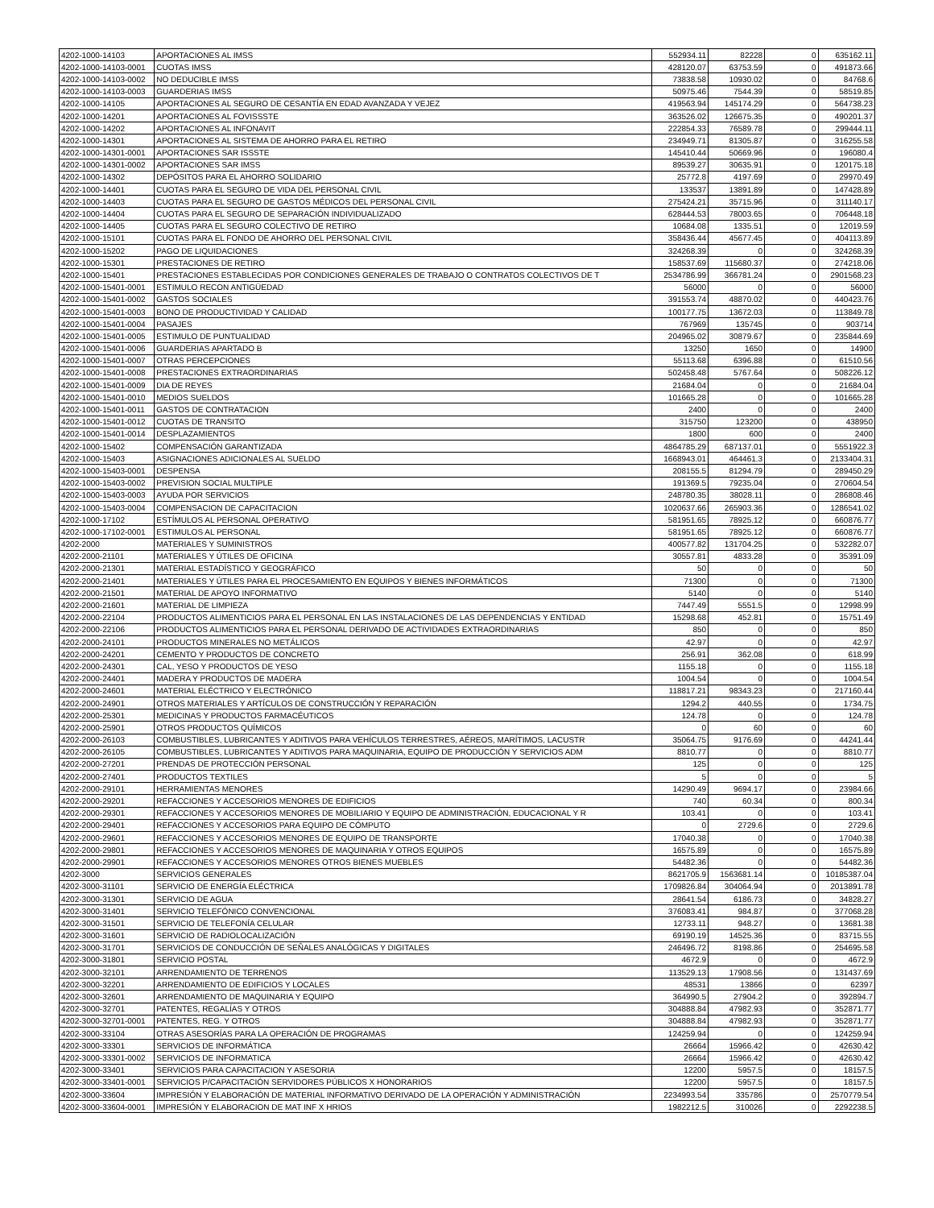| 4202-1000-14103 | APORTACIONES AL IMSS | 552934.11 | 82228 | 0 | 635162.11 |
| 4202-1000-14103-0001 | CUOTAS IMSS | 428120.07 | 63753.59 | 0 | 491873.66 |
| 4202-1000-14103-0002 | NO DEDUCIBLE IMSS | 73838.58 | 10930.02 | 0 | 84768.6 |
| 4202-1000-14103-0003 | GUARDERIAS IMSS | 50975.46 | 7544.39 | 0 | 58519.85 |
| 4202-1000-14105 | APORTACIONES AL SEGURO DE CESANTÍA EN EDAD AVANZADA Y VEJEZ | 419563.94 | 145174.29 | 0 | 564738.23 |
| 4202-1000-14201 | APORTACIONES AL FOVISSSTE | 363526.02 | 126675.35 | 0 | 490201.37 |
| 4202-1000-14202 | APORTACIONES AL INFONAVIT | 222854.33 | 76589.78 | 0 | 299444.11 |
| 4202-1000-14301 | APORTACIONES AL SISTEMA DE AHORRO PARA EL RETIRO | 234949.71 | 81305.87 | 0 | 316255.58 |
| 4202-1000-14301-0001 | APORTACIONES SAR ISSSTE | 145410.44 | 50669.96 | 0 | 196080.4 |
| 4202-1000-14301-0002 | APORTACIONES SAR IMSS | 89539.27 | 30635.91 | 0 | 120175.18 |
| 4202-1000-14302 | DEPÓSITOS PARA EL AHORRO SOLIDARIO | 25772.8 | 4197.69 | 0 | 29970.49 |
| 4202-1000-14401 | CUOTAS PARA EL SEGURO DE VIDA DEL PERSONAL CIVIL | 133537 | 13891.89 | 0 | 147428.89 |
| 4202-1000-14403 | CUOTAS PARA EL SEGURO DE GASTOS MÉDICOS DEL PERSONAL CIVIL | 275424.21 | 35715.96 | 0 | 311140.17 |
| 4202-1000-14404 | CUOTAS PARA EL SEGURO DE SEPARACIÓN INDIVIDUALIZADO | 628444.53 | 78003.65 | 0 | 706448.18 |
| 4202-1000-14405 | CUOTAS PARA EL SEGURO COLECTIVO DE RETIRO | 10684.08 | 1335.51 | 0 | 12019.59 |
| 4202-1000-15101 | CUOTAS PARA EL FONDO DE AHORRO DEL PERSONAL CIVIL | 358436.44 | 45677.45 | 0 | 404113.89 |
| 4202-1000-15202 | PAGO DE LIQUIDACIONES | 324268.39 | 0 | 0 | 324268.39 |
| 4202-1000-15301 | PRESTACIONES DE RETIRO | 158537.69 | 115680.37 | 0 | 274218.06 |
| 4202-1000-15401 | PRESTACIONES ESTABLECIDAS POR CONDICIONES GENERALES DE TRABAJO O CONTRATOS COLECTIVOS DE T | 2534786.99 | 366781.24 | 0 | 2901568.23 |
| 4202-1000-15401-0001 | ESTIMULO RECON ANTIGÜEDAD | 56000 | 0 | 0 | 56000 |
| 4202-1000-15401-0002 | GASTOS SOCIALES | 391553.74 | 48870.02 | 0 | 440423.76 |
| 4202-1000-15401-0003 | BONO DE PRODUCTIVIDAD Y CALIDAD | 100177.75 | 13672.03 | 0 | 113849.78 |
| 4202-1000-15401-0004 | PASAJES | 767969 | 135745 | 0 | 903714 |
| 4202-1000-15401-0005 | ESTIMULO DE PUNTUALIDAD | 204965.02 | 30879.67 | 0 | 235844.69 |
| 4202-1000-15401-0006 | GUARDERIAS APARTADO B | 13250 | 1650 | 0 | 14900 |
| 4202-1000-15401-0007 | OTRAS PERCEPCIONES | 55113.68 | 6396.88 | 0 | 61510.56 |
| 4202-1000-15401-0008 | PRESTACIONES EXTRAORDINARIAS | 502458.48 | 5767.64 | 0 | 508226.12 |
| 4202-1000-15401-0009 | DIA DE REYES | 21684.04 | 0 | 0 | 21684.04 |
| 4202-1000-15401-0010 | MEDIOS SUELDOS | 101665.28 | 0 | 0 | 101665.28 |
| 4202-1000-15401-0011 | GASTOS DE CONTRATACION | 2400 | 0 | 0 | 2400 |
| 4202-1000-15401-0012 | CUOTAS DE TRANSITO | 315750 | 123200 | 0 | 438950 |
| 4202-1000-15401-0014 | DESPLAZAMIENTOS | 1800 | 600 | 0 | 2400 |
| 4202-1000-15402 | COMPENSACIÓN GARANTIZADA | 4864785.29 | 687137.01 | 0 | 5551922.3 |
| 4202-1000-15403 | ASIGNACIONES ADICIONALES AL SUELDO | 1668943.01 | 464461.3 | 0 | 2133404.31 |
| 4202-1000-15403-0001 | DESPENSA | 208155.5 | 81294.79 | 0 | 289450.29 |
| 4202-1000-15403-0002 | PREVISION SOCIAL MULTIPLE | 191369.5 | 79235.04 | 0 | 270604.54 |
| 4202-1000-15403-0003 | AYUDA POR SERVICIOS | 248780.35 | 38028.11 | 0 | 286808.46 |
| 4202-1000-15403-0004 | COMPENSACION DE CAPACITACION | 1020637.66 | 265903.36 | 0 | 1286541.02 |
| 4202-1000-17102 | ESTÍMULOS AL PERSONAL OPERATIVO | 581951.65 | 78925.12 | 0 | 660876.77 |
| 4202-1000-17102-0001 | ESTIMULOS AL PERSONAL | 581951.65 | 78925.12 | 0 | 660876.77 |
| 4202-2000 | MATERIALES Y SUMINISTROS | 400577.82 | 131704.25 | 0 | 532282.07 |
| 4202-2000-21101 | MATERIALES Y ÚTILES DE OFICINA | 30557.81 | 4833.28 | 0 | 35391.09 |
| 4202-2000-21301 | MATERIAL ESTADÍSTICO Y GEOGRÁFICO | 50 | 0 | 0 | 50 |
| 4202-2000-21401 | MATERIALES Y ÚTILES PARA EL PROCESAMIENTO EN EQUIPOS Y BIENES INFORMÁTICOS | 71300 | 0 | 0 | 71300 |
| 4202-2000-21501 | MATERIAL DE APOYO INFORMATIVO | 5140 | 0 | 0 | 5140 |
| 4202-2000-21601 | MATERIAL DE LIMPIEZA | 7447.49 | 5551.5 | 0 | 12998.99 |
| 4202-2000-22104 | PRODUCTOS ALIMENTICIOS PARA EL PERSONAL EN LAS INSTALACIONES DE LAS DEPENDENCIAS Y ENTIDAD | 15298.68 | 452.81 | 0 | 15751.49 |
| 4202-2000-22106 | PRODUCTOS ALIMENTICIOS PARA EL PERSONAL DERIVADO DE ACTIVIDADES EXTRAORDINARIAS | 850 | 0 | 0 | 850 |
| 4202-2000-24101 | PRODUCTOS MINERALES NO METÁLICOS | 42.97 | 0 | 0 | 42.97 |
| 4202-2000-24201 | CEMENTO Y PRODUCTOS DE CONCRETO | 256.91 | 362.08 | 0 | 618.99 |
| 4202-2000-24301 | CAL, YESO Y PRODUCTOS DE YESO | 1155.18 | 0 | 0 | 1155.18 |
| 4202-2000-24401 | MADERA Y PRODUCTOS DE MADERA | 1004.54 | 0 | 0 | 1004.54 |
| 4202-2000-24601 | MATERIAL ELÉCTRICO Y ELECTRÓNICO | 118817.21 | 98343.23 | 0 | 217160.44 |
| 4202-2000-24901 | OTROS MATERIALES Y ARTÍCULOS DE CONSTRUCCIÓN Y REPARACIÓN | 1294.2 | 440.55 | 0 | 1734.75 |
| 4202-2000-25301 | MEDICINAS Y PRODUCTOS FARMACÉUTICOS | 124.78 | 0 | 0 | 124.78 |
| 4202-2000-25901 | OTROS PRODUCTOS QUÍMICOS | 0 | 60 | 0 | 60 |
| 4202-2000-26103 | COMBUSTIBLES, LUBRICANTES Y ADITIVOS PARA VEHÍCULOS TERRESTRES, AÉREOS, MARÍTIMOS, LACUSTR | 35064.75 | 9176.69 | 0 | 44241.44 |
| 4202-2000-26105 | COMBUSTIBLES, LUBRICANTES Y ADITIVOS PARA MAQUINARIA, EQUIPO DE PRODUCCIÓN Y SERVICIOS ADM | 8810.77 | 0 | 0 | 8810.77 |
| 4202-2000-27201 | PRENDAS DE PROTECCIÓN PERSONAL | 125 | 0 | 0 | 125 |
| 4202-2000-27401 | PRODUCTOS TEXTILES | 5 | 0 | 0 | 5 |
| 4202-2000-29101 | HERRAMIENTAS MENORES | 14290.49 | 9694.17 | 0 | 23984.66 |
| 4202-2000-29201 | REFACCIONES Y ACCESORIOS MENORES DE EDIFICIOS | 740 | 60.34 | 0 | 800.34 |
| 4202-2000-29301 | REFACCIONES Y ACCESORIOS MENORES DE MOBILIARIO Y EQUIPO DE ADMINISTRACIÓN, EDUCACIONAL Y R | 103.41 | 0 | 0 | 103.41 |
| 4202-2000-29401 | REFACCIONES Y ACCESORIOS PARA EQUIPO DE CÓMPUTO | 0 | 2729.6 | 0 | 2729.6 |
| 4202-2000-29601 | REFACCIONES Y ACCESORIOS MENORES DE EQUIPO DE TRANSPORTE | 17040.38 | 0 | 0 | 17040.38 |
| 4202-2000-29801 | REFACCIONES Y ACCESORIOS MENORES DE MAQUINARIA Y OTROS EQUIPOS | 16575.89 | 0 | 0 | 16575.89 |
| 4202-2000-29901 | REFACCIONES Y ACCESORIOS MENORES OTROS BIENES MUEBLES | 54482.36 | 0 | 0 | 54482.36 |
| 4202-3000 | SERVICIOS GENERALES | 8621705.9 | 1563681.14 | 0 | 10185387.04 |
| 4202-3000-31101 | SERVICIO DE ENERGÍA ELÉCTRICA | 1709826.84 | 304064.94 | 0 | 2013891.78 |
| 4202-3000-31301 | SERVICIO DE AGUA | 28641.54 | 6186.73 | 0 | 34828.27 |
| 4202-3000-31401 | SERVICIO TELEFÓNICO CONVENCIONAL | 376083.41 | 984.87 | 0 | 377068.28 |
| 4202-3000-31501 | SERVICIO DE TELEFONÍA CELULAR | 12733.11 | 948.27 | 0 | 13681.38 |
| 4202-3000-31601 | SERVICIO DE RADIOLOCALIZACIÓN | 69190.19 | 14525.36 | 0 | 83715.55 |
| 4202-3000-31701 | SERVICIOS DE CONDUCCIÓN DE SEÑALES ANALÓGICAS Y DIGITALES | 246496.72 | 8198.86 | 0 | 254695.58 |
| 4202-3000-31801 | SERVICIO POSTAL | 4672.9 | 0 | 0 | 4672.9 |
| 4202-3000-32101 | ARRENDAMIENTO DE TERRENOS | 113529.13 | 17908.56 | 0 | 131437.69 |
| 4202-3000-32201 | ARRENDAMIENTO DE EDIFICIOS Y LOCALES | 48531 | 13866 | 0 | 62397 |
| 4202-3000-32601 | ARRENDAMIENTO DE MAQUINARIA Y EQUIPO | 364990.5 | 27904.2 | 0 | 392894.7 |
| 4202-3000-32701 | PATENTES, REGALÍAS Y OTROS | 304888.84 | 47982.93 | 0 | 352871.77 |
| 4202-3000-32701-0001 | PATENTES, REG. Y OTROS | 304888.84 | 47982.93 | 0 | 352871.77 |
| 4202-3000-33104 | OTRAS ASESORÍAS PARA LA OPERACIÓN DE PROGRAMAS | 124259.94 | 0 | 0 | 124259.94 |
| 4202-3000-33301 | SERVICIOS DE INFORMÁTICA | 26664 | 15966.42 | 0 | 42630.42 |
| 4202-3000-33301-0002 | SERVICIOS DE INFORMATICA | 26664 | 15966.42 | 0 | 42630.42 |
| 4202-3000-33401 | SERVICIOS PARA CAPACITACION Y ASESORIA | 12200 | 5957.5 | 0 | 18157.5 |
| 4202-3000-33401-0001 | SERVICIOS P/CAPACITACIÓN SERVIDORES PÚBLICOS X HONORARIOS | 12200 | 5957.5 | 0 | 18157.5 |
| 4202-3000-33604 | IMPRESIÓN Y ELABORACIÓN DE MATERIAL INFORMATIVO DERIVADO DE LA OPERACIÓN Y ADMINISTRACIÓN | 2234993.54 | 335786 | 0 | 2570779.54 |
| 4202-3000-33604-0001 | IMPRESIÓN Y ELABORACION DE MAT INF X HRIOS | 1982212.5 | 310026 | 0 | 2292238.5 |